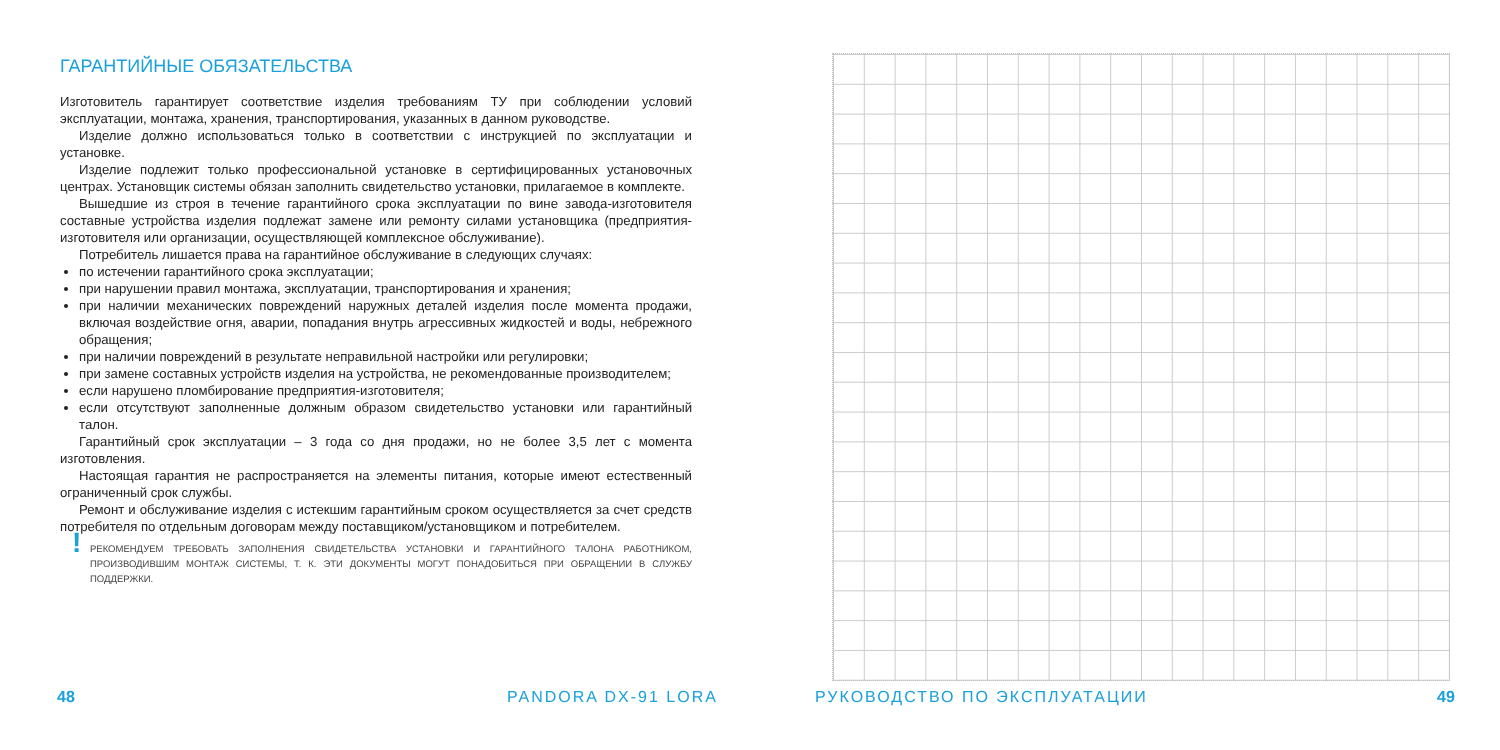ГАРАНТИЙНЫЕ ОБЯЗАТЕЛЬСТВА
Изготовитель гарантирует соответствие изделия требованиям ТУ при соблюдении условий эксплуатации, монтажа, хранения, транспортирования, указанных в данном руководстве.
Изделие должно использоваться только в соответствии с инструкцией по эксплуатации и установке.
Изделие подлежит только профессиональной установке в сертифицированных установочных центрах. Установщик системы обязан заполнить свидетельство установки, прилагаемое в комплекте.
Вышедшие из строя в течение гарантийного срока эксплуатации по вине завода-изготовителя составные устройства изделия подлежат замене или ремонту силами установщика (предприятия-изготовителя или организации, осуществляющей комплексное обслуживание).
Потребитель лишается права на гарантийное обслуживание в следующих случаях:
по истечении гарантийного срока эксплуатации;
при нарушении правил монтажа, эксплуатации, транспортирования и хранения;
при наличии механических повреждений наружных деталей изделия после момента продажи, включая воздействие огня, аварии, попадания внутрь агрессивных жидкостей и воды, небрежного обращения;
при наличии повреждений в результате неправильной настройки или регулировки;
при замене составных устройств изделия на устройства, не рекомендованные производителем;
если нарушено пломбирование предприятия-изготовителя;
если отсутствуют заполненные должным образом свидетельство установки или гарантийный талон.
Гарантийный срок эксплуатации – 3 года со дня продажи, но не более 3,5 лет с момента изготовления.
Настоящая гарантия не распространяется на элементы питания, которые имеют естественный ограниченный срок службы.
Ремонт и обслуживание изделия с истекшим гарантийным сроком осуществляется за счет средств потребителя по отдельным договорам между поставщиком/установщиком и потребителем.
! РЕКОМЕНДУЕМ ТРЕБОВАТЬ ЗАПОЛНЕНИЯ СВИДЕТЕЛЬСТВА УСТАНОВКИ И ГАРАНТИЙНОГО ТАЛОНА РАБОТНИКОМ, ПРОИЗВОДИВШИМ МОНТАЖ СИСТЕМЫ, Т. К. ЭТИ ДОКУМЕНТЫ МОГУТ ПОНАДОБИТЬСЯ ПРИ ОБРАЩЕНИИ В СЛУЖБУ ПОДДЕРЖКИ.
48 PANDORA DX-91 LORA РУКОВОДСТВО ПО ЭКСПЛУАТАЦИИ 49